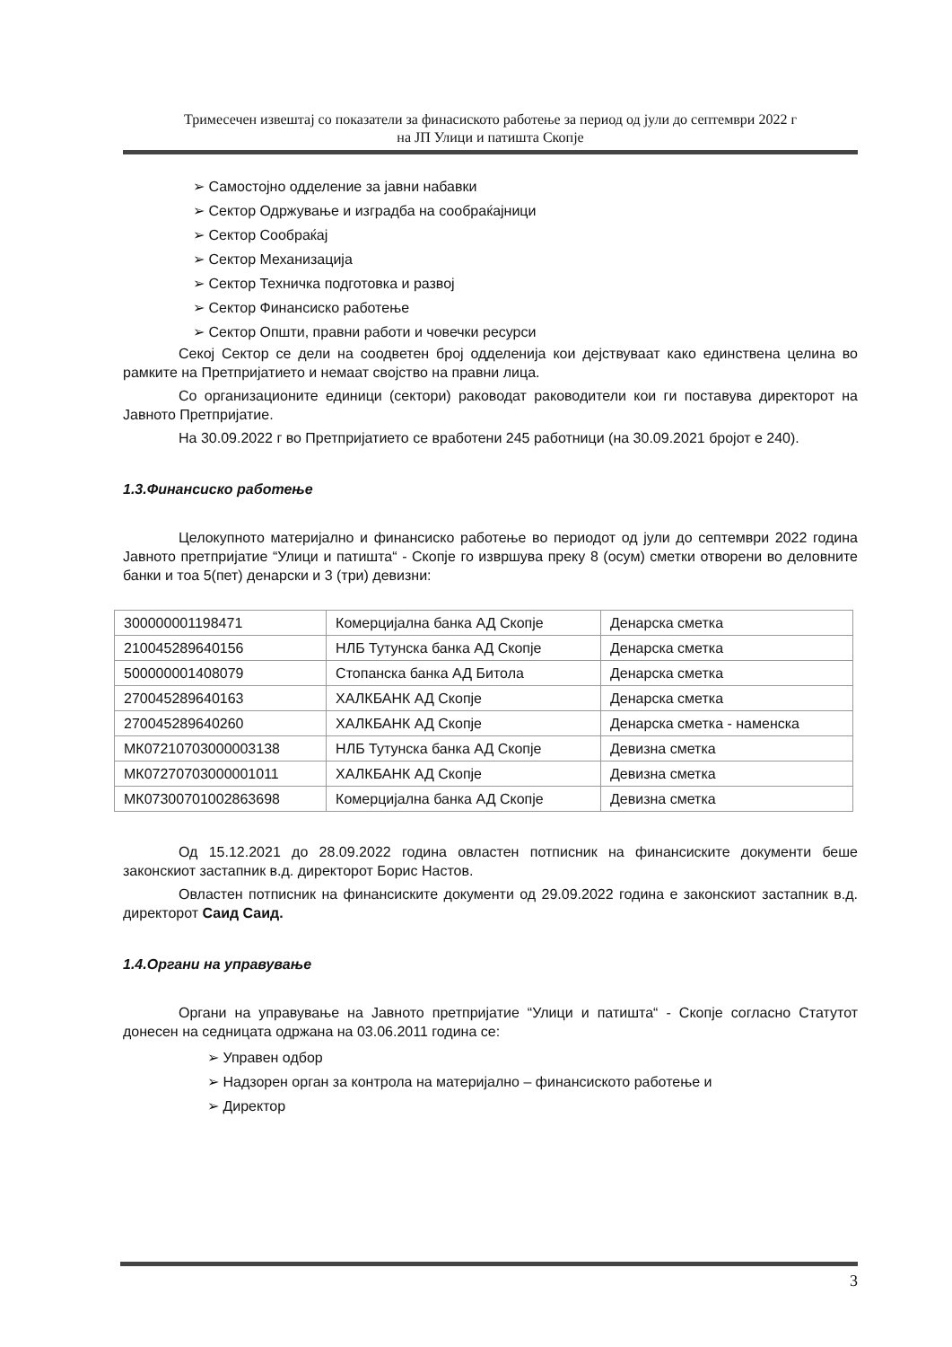Тримесечен извештај со показатели за финасиското работење за период од јули до септември 2022 г
на ЈП Улици и патишта Скопје
➢ Самостојно одделение за јавни набавки
➢ Сектор Одржување и изградба на сообраќајници
➢ Сектор Сообраќај
➢ Сектор Механизација
➢ Сектор Техничка подготовка и развој
➢ Сектор Финансиско работење
➢ Сектор Општи, правни работи и човечки ресурси
Секој Сектор се дели на соодветен број одделенија кои дејствуваат како единствена целина во рамките на Претпријатието и немаат својство на правни лица.
Со организационите единици (сектори) раководат раководители кои ги поставува директорот на Јавното Претпријатие.
На 30.09.2022 г во Претпријатието се вработени 245 работници (на 30.09.2021 бројот е 240).
1.3.Финансиско работење
Целокупното материјално и финансиско работење во периодот од јули до септември 2022 година Јавното претпријатие “Улици и патишта“ - Скопје го извршува преку 8 (осум) сметки отворени во деловните банки и тоа 5(пет) денарски и 3 (три) девизни:
| 300000001198471 | Комерцијална банка АД Скопје | Денарска сметка |
| 210045289640156 | НЛБ Тутунска банка АД Скопје | Денарска сметка |
| 500000001408079 | Стопанска банка АД Битола | Денарска сметка |
| 270045289640163 | ХАЛКБАНК АД Скопје | Денарска сметка |
| 270045289640260 | ХАЛКБАНК АД Скопје | Денарска сметка - наменска |
| МК07210703000003138 | НЛБ Тутунска банка АД Скопје | Девизна сметка |
| МК07270703000001011 | ХАЛКБАНК АД Скопје | Девизна сметка |
| МК07300701002863698 | Комерцијална банка АД Скопје | Девизна сметка |
Од 15.12.2021 до 28.09.2022 година овластен потписник на финансиските документи беше законскиот застапник в.д. директорот Борис Настов.
Овластен потписник на финансиските документи од 29.09.2022 година е законскиот застапник в.д. директорот Саид Саид.
1.4.Органи на управување
Органи на управување на Јавното претпријатие “Улици и патишта“ - Скопје согласно Статутот донесен на седницата одржана на 03.06.2011 година се:
➢ Управен одбор
➢ Надзорен орган за контрола на материјално – финансиското работење и
➢ Директор
3